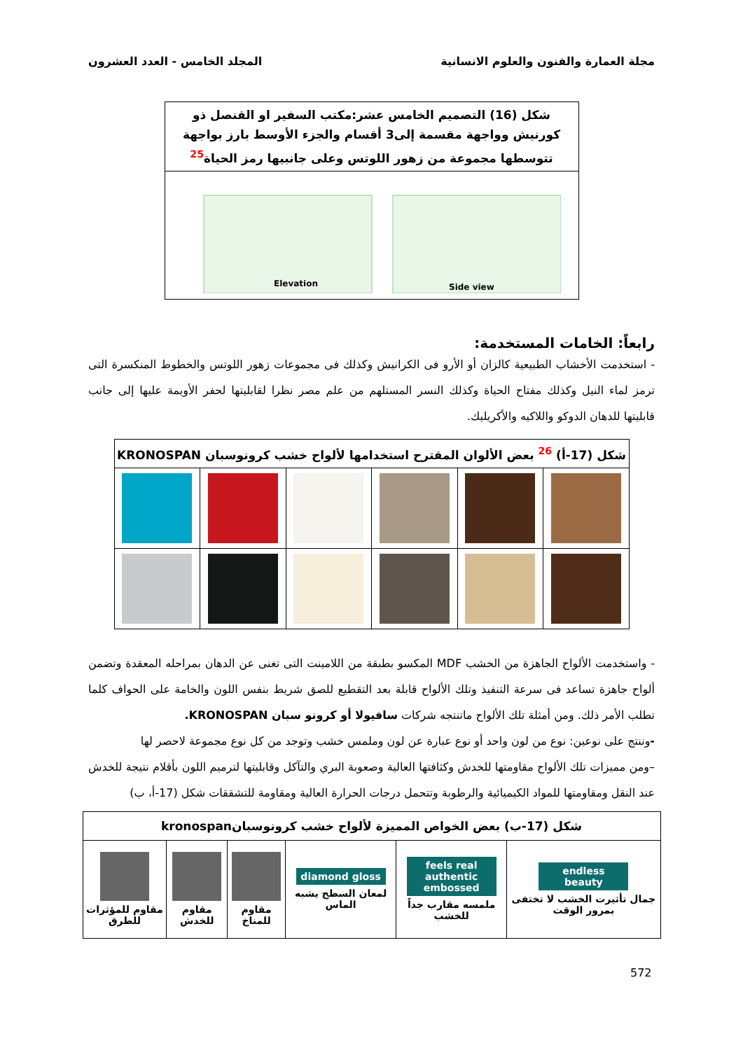مجلة العمارة والفنون والعلوم الانسانية المجلد الخامس - العدد العشرون
| شكل (16) التصميم الخامس عشر:مكتب السفير او القنصل ذو كورنيش وواجهة مقسمة إلى3 أقسام والجزء الأوسط بارز بواجهة تتوسطها مجموعة من زهور اللوتس وعلى جانبيها رمز الحياة<sup>25</sup> |
| --- |
| Elevation Side view |
رابعاً: الخامات المستخدمة:
- استخدمت الأخشاب الطبيعية كالزان أو الأرو فى الكرانيش وكذلك فى مجموعات زهور اللوتس والخطوط المنكسرة التى ترمز لماء النيل وكذلك مفتاح الحياة وكذلك النسر المستلهم من علم مصر نظرا لقابليتها لحفر الأويمة عليها إلى جانب قابليتها للدهان الدوكو واللاكيه والأكريليك.
| شكل (17-أ) <sup>26</sup> بعض الألوان المقترح استخدامها لألواح خشب كرونوسبان KRONOSPAN | | | | | |
| --- | --- | --- | --- | --- | --- |
- واستخدمت الألواح الجاهزة من الخشب MDF المكسو بطبقة من اللامينت التى تغنى عن الدهان بمراحله المعقدة وتضمن ألواح جاهزة تساعد فى سرعة التنفيذ وتلك الألواح قابلة بعد التقطيع للصق شريط بنفس اللون والخامة على الحواف كلما تطلب الأمر ذلك. ومن أمثلة تلك الألواح ماتنتجه شركات سافيولا أو كرونو سبان KRONOSPAN.
-وننتج على نوعين: نوع من لون واحد أو نوع عبارة عن لون وملمس خشب وتوجد من كل نوع مجموعة لاحصر لها
–ومن مميزات تلك الألواح مقاومتها للخدش وكثافتها العالية وصعوبة البري والتآكل وقابليتها لترميم اللون بأقلام نتيجة للخدش عند النقل ومقاومتها للمواد الكيميائية والرطوبة وتتحمل درجات الحرارة العالية ومقاومة للتشققات شكل (17-أ، ب)
| شكل (17-ب) بعض الخواص المميزة لألواح خشب كرونوسبانkronospan | | | | | |
| --- | --- | --- | --- | --- | --- |
| endless beauty جمال تأثيرت الخشب لا تختفى بمرور الوقت | feels real authentic embossed ملمسه مقارب جداً للخشب | diamond gloss لمعان السطح يشبه الماس | مقاوم للمناخ | مقاوم للخدش | مقاوم للمؤثرات للطرق |
572